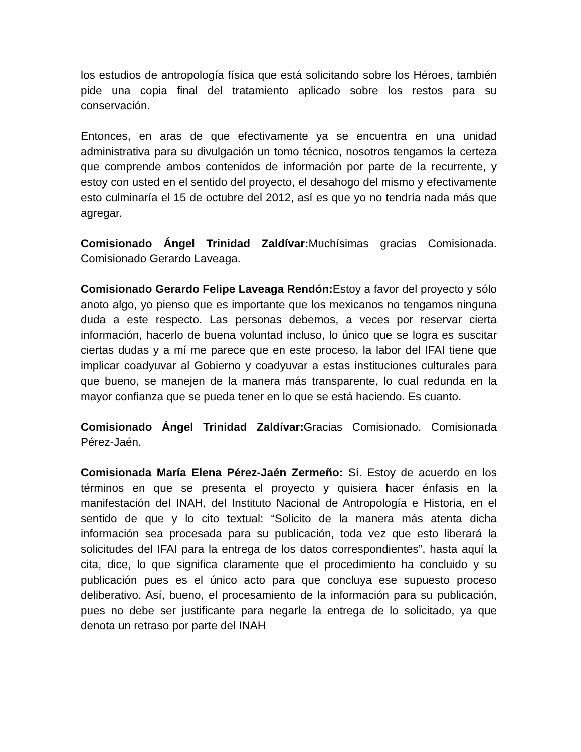los estudios de antropología física que está solicitando sobre los Héroes, también pide una copia final del tratamiento aplicado sobre los restos para su conservación.
Entonces, en aras de que efectivamente ya se encuentra en una unidad administrativa para su divulgación un tomo técnico, nosotros tengamos la certeza que comprende ambos contenidos de información por parte de la recurrente, y estoy con usted en el sentido del proyecto, el desahogo del mismo y efectivamente esto culminaría el 15 de octubre del 2012, así es que yo no tendría nada más que agregar.
Comisionado Ángel Trinidad Zaldívar: Muchísimas gracias Comisionada. Comisionado Gerardo Laveaga.
Comisionado Gerardo Felipe Laveaga Rendón: Estoy a favor del proyecto y sólo anoto algo, yo pienso que es importante que los mexicanos no tengamos ninguna duda a este respecto. Las personas debemos, a veces por reservar cierta información, hacerlo de buena voluntad incluso, lo único que se logra es suscitar ciertas dudas y a mí me parece que en este proceso, la labor del IFAI tiene que implicar coadyuvar al Gobierno y coadyuvar a estas instituciones culturales para que bueno, se manejen de la manera más transparente, lo cual redunda en la mayor confianza que se pueda tener en lo que se está haciendo. Es cuanto.
Comisionado Ángel Trinidad Zaldívar: Gracias Comisionado. Comisionada Pérez-Jaén.
Comisionada María Elena Pérez-Jaén Zermeño: Sí. Estoy de acuerdo en los términos en que se presenta el proyecto y quisiera hacer énfasis en la manifestación del INAH, del Instituto Nacional de Antropología e Historia, en el sentido de que y lo cito textual: “Solicito de la manera más atenta dicha información sea procesada para su publicación, toda vez que esto liberará la solicitudes del IFAI para la entrega de los datos correspondientes”, hasta aquí la cita, dice, lo que significa claramente que el procedimiento ha concluido y su publicación pues es el único acto para que concluya ese supuesto proceso deliberativo. Así, bueno, el procesamiento de la información para su publicación, pues no debe ser justificante para negarle la entrega de lo solicitado, ya que denota un retraso por parte del INAH